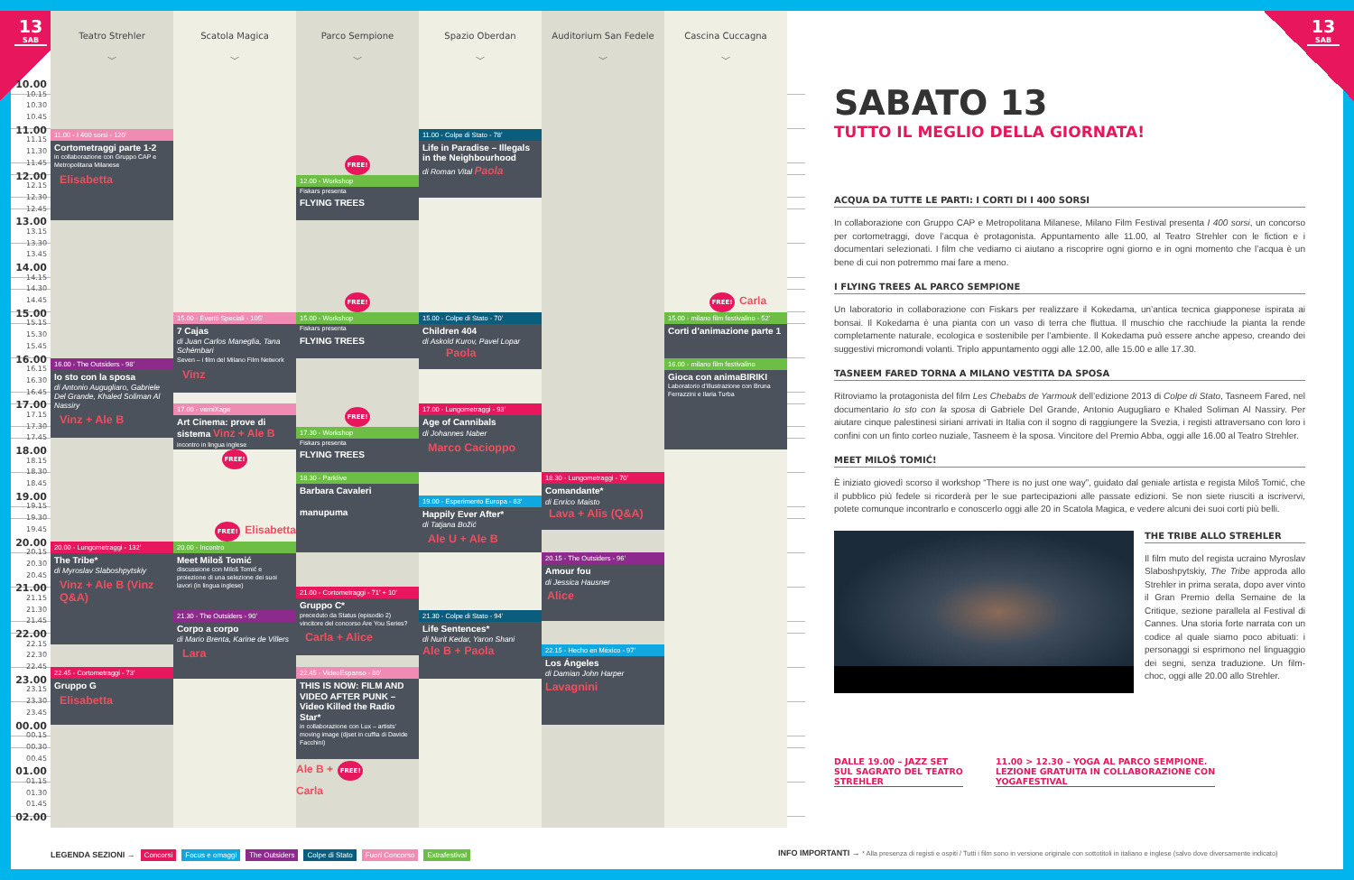13
SAB
13
SAB
Teatro Strehler
﹀
Scatola Magica
﹀
Parco Sempione
﹀
Spazio Oberdan
﹀
Auditorium San Fedele
﹀
Cascina Cuccagna
﹀
10.00
10.15
10.30
10.45
11.00
11.15
11.30
11.45
12.00
12.15
12.30
12.45
13.00
13.15
13.30
13.45
14.00
14.15
14.30
14.45
15.00
15.15
15.30
15.45
16.00
16.15
16.30
16.45
17.00
17.15
17.30
17.45
18.00
18.15
18.30
18.45
19.00
19.15
19.30
19.45
20.00
20.15
20.30
20.45
21.00
21.15
21.30
21.45
22.00
22.15
22.30
22.45
23.00
23.15
23.30
23.45
00.00
00.15
00.30
00.45
01.00
01.15
01.30
01.45
02.00
11.00 - I 400 sorsi - 120’
Cortometraggi parte 1-2
in collaborazione con Gruppo CAP e Metropolitana Milanese
Elisabetta
16.00 - The Outsiders - 98’
Io sto con la sposa
di Antonio Augugliaro, Gabriele Del Grande, Khaled Soliman Al Nassiry
Vinz + Ale B
20.00 - Lungometraggi - 132’
The Tribe*
di Myroslav Slaboshpytskiy
Vinz + Ale B (Vinz Q&A)
22.45 - Cortometraggi - 73’
Gruppo G
Elisabetta
15.00 - Eventi Speciali - 105’
7 Cajas
di Juan Carlos Maneglia, Tana Schémbari
Seven – i film del Milano Film Network
Vinz
17.00 - verniXage
Art Cinema: prove di sistema Vinz + Ale B
incontro in lingua inglese
FREE!
FREE! Elisabetta
20.00 - Incontro
Meet Miloš Tomić
discussione con Miloš Tomić e proiezione di una selezione dei suoi lavori (in lingua inglese)
21.30 - The Outsiders - 90’
Corpo a corpo
di Mario Brenta, Karine de Villers
Lara
FREE!
12.00 - Workshop
Fiskars presenta
FLYING TREES
FREE!
15.00 - Workshop
Fiskars presenta
FLYING TREES
FREE!
17.30 - Workshop
Fiskars presenta
FLYING TREES
18.30 - Parklive
Barbara Cavaleri
manupuma
21.00 - Cortometraggi - 71’ + 10’
Gruppo C*
preceduto da Status (episodio 2) vincitore del concorso Are You Series?
Carla + Alice
22.45 - VideoEspanso - 80’
THIS IS NOW: FILM AND VIDEO AFTER PUNK – Video Killed the Radio Star*
in collaborazione con Lux – artists’ moving image (djset in cuffia di Davide Facchini)
Ale B + FREE!
Carla
11.00 - Colpe di Stato - 78’
Life in Paradise – Illegals in the Neighbourhood
di Roman Vital Paola
15.00 - Colpe di Stato - 70’
Children 404
di Askold Kurov, Pavel Lopar
Paola
17.00 - Lungometraggi - 93’
Age of Cannibals
di Johannes Naber
Marco Cacioppo
19.00 - Esperimento Europa - 83’
Happily Ever After*
di Tatjana Božić
Ale U + Ale B
21.30 - Colpe di Stato - 94’
Life Sentences*
di Nurit Kedar, Yaron Shani
Ale B + Paola
18.30 - Lungometraggi - 70’
Comandante*
di Enrico Maisto
Lava + Alis (Q&A)
20.15 - The Outsiders - 96’
Amour fou
di Jessica Hausner
Alice
22.15 - Hecho en México - 97’
Los Ángeles
di Damian John Harper
Lavagnini
FREE! Carla
15.00 - milano film festivalino - 52’
Corti d’animazione parte 1
16.00 - milano film festivalino
Gioca con animaBIRIKI
Laboratorio d’illustrazione con Bruna Ferrazzini e Ilaria Turba
LEGENDA SEZIONI → Concorsi Focus e omaggi The Outsiders Colpe di Stato Fuori Concorso Extrafestival
SABATO 13
TUTTO IL MEGLIO DELLA GIORNATA!
ACQUA DA TUTTE LE PARTI: I CORTI DI I 400 SORSI
In collaborazione con Gruppo CAP e Metropolitana Milanese, Milano Film Festival presenta I 400 sorsi, un concorso per cortometraggi, dove l’acqua è protagonista. Appuntamento alle 11.00, al Teatro Strehler con le fiction e i documentari selezionati. I film che vediamo ci aiutano a riscoprire ogni giorno e in ogni momento che l’acqua è un bene di cui non potremmo mai fare a meno.
I FLYING TREES AL PARCO SEMPIONE
Un laboratorio in collaborazione con Fiskars per realizzare il Kokedama, un’antica tecnica giapponese ispirata ai bonsai. Il Kokedama è una pianta con un vaso di terra che fluttua. Il muschio che racchiude la pianta la rende completamente naturale, ecologica e sostenibile per l’ambiente. Il Kokedama può essere anche appeso, creando dei suggestivi micromondi volanti. Triplo appuntamento oggi alle 12.00, alle 15.00 e alle 17.30.
TASNEEM FARED TORNA A MILANO VESTITA DA SPOSA
Ritroviamo la protagonista del film Les Chebabs de Yarmouk dell’edizione 2013 di Colpe di Stato, Tasneem Fared, nel documentario Io sto con la sposa di Gabriele Del Grande, Antonio Augugliaro e Khaled Soliman Al Nassiry. Per aiutare cinque palestinesi siriani arrivati in Italia con il sogno di raggiungere la Svezia, i registi attraversano con loro i confini con un finto corteo nuziale, Tasneem è la sposa. Vincitore del Premio Abba, oggi alle 16.00 al Teatro Strehler.
MEET MILOŠ TOMIĆ!
È iniziato giovedì scorso il workshop “There is no just one way”, guidato dal geniale artista e regista Miloš Tomić, che il pubblico più fedele si ricorderà per le sue partecipazioni alle passate edizioni. Se non siete riusciti a iscrivervi, potete comunque incontrarlo e conoscerlo oggi alle 20 in Scatola Magica, e vedere alcuni dei suoi corti più belli.
THE TRIBE ALLO STREHLER
Il film muto del regista ucraino Myroslav Slaboshpytskiy, The Tribe approda allo Strehler in prima serata, dopo aver vinto il Gran Premio della Semaine de la Critique, sezione parallela al Festival di Cannes. Una storia forte narrata con un codice al quale siamo poco abituati: i personaggi si esprimono nel linguaggio dei segni, senza traduzione. Un film-choc, oggi alle 20.00 allo Strehler.
DALLE 19.00 – JAZZ SET
SUL SAGRATO DEL TEATRO
STREHLER
11.00 > 12.30 – YOGA AL PARCO SEMPIONE.
LEZIONE GRATUITA IN COLLABORAZIONE CON
YOGAFESTIVAL
INFO IMPORTANTI → * Alla presenza di registi e ospiti / Tutti i film sono in versione originale con sottotitoli in italiano e inglese (salvo dove diversamente indicato)